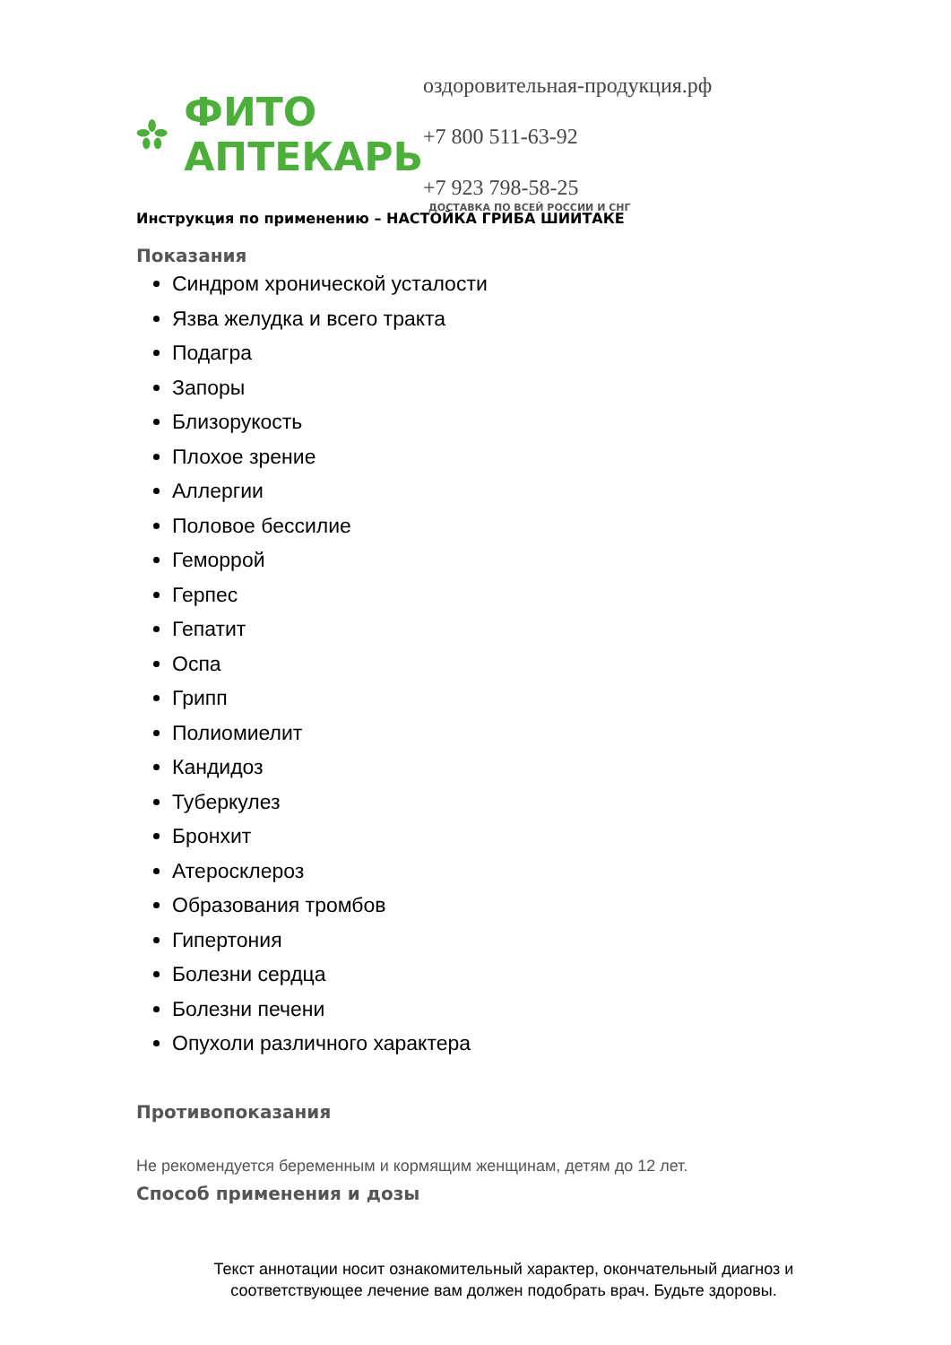ФИТО
АПТЕКАРЬ
оздоровительная-продукция.рф
+7 800 511-63-92
+7 923 798-58-25
ДОСТАВКА ПО ВСЕЙ РОССИИ И СНГ
Инструкция по применению – НАСТОЙКА ГРИБА ШИИТАКЕ
Показания
Синдром хронической усталости
Язва желудка и всего тракта
Подагра
Запоры
Близорукость
Плохое зрение
Аллергии
Половое бессилие
Геморрой
Герпес
Гепатит
Оспа
Грипп
Полиомиелит
Кандидоз
Туберкулез
Бронхит
Атеросклероз
Образования тромбов
Гипертония
Болезни сердца
Болезни печени
Опухоли различного характера
Противопоказания
Не рекомендуется беременным и кормящим женщинам, детям до 12 лет.
Способ применения и дозы
Текст аннотации носит ознакомительный характер, окончательный диагноз и соответствующее лечение вам должен подобрать врач. Будьте здоровы.